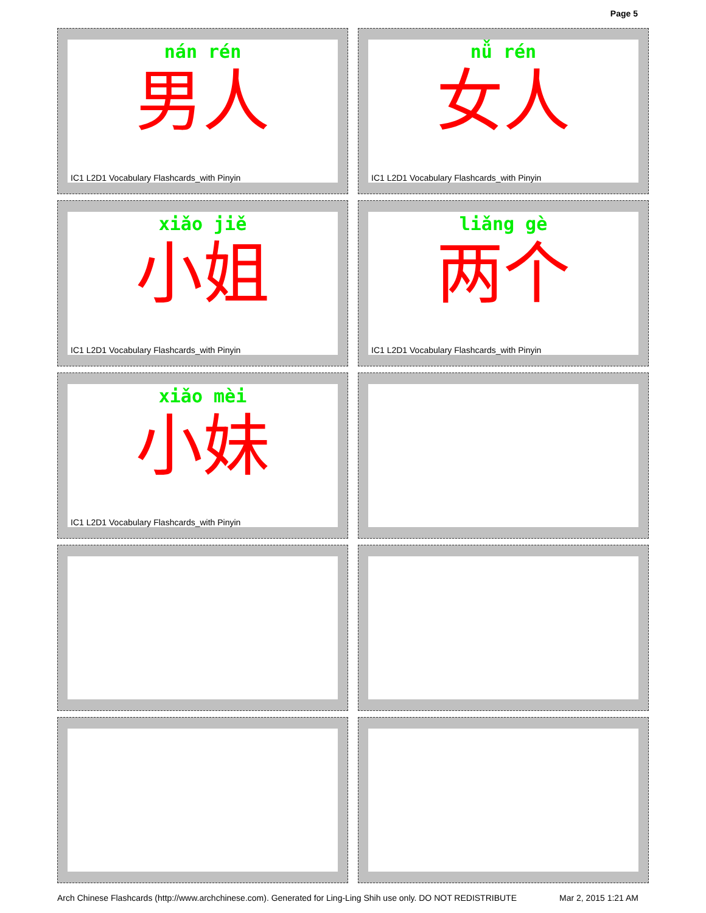Page 5
nán rén
男人
IC1 L2D1 Vocabulary Flashcards_with Pinyin
nǚ rén
女人
IC1 L2D1 Vocabulary Flashcards_with Pinyin
xiǎo jiě
小姐
IC1 L2D1 Vocabulary Flashcards_with Pinyin
liǎng gè
两个
IC1 L2D1 Vocabulary Flashcards_with Pinyin
xiǎo mèi
小妹
IC1 L2D1 Vocabulary Flashcards_with Pinyin
Arch Chinese Flashcards (http://www.archchinese.com). Generated for Ling-Ling Shih use only. DO NOT REDISTRIBUTE Mar 2, 2015 1:21 AM